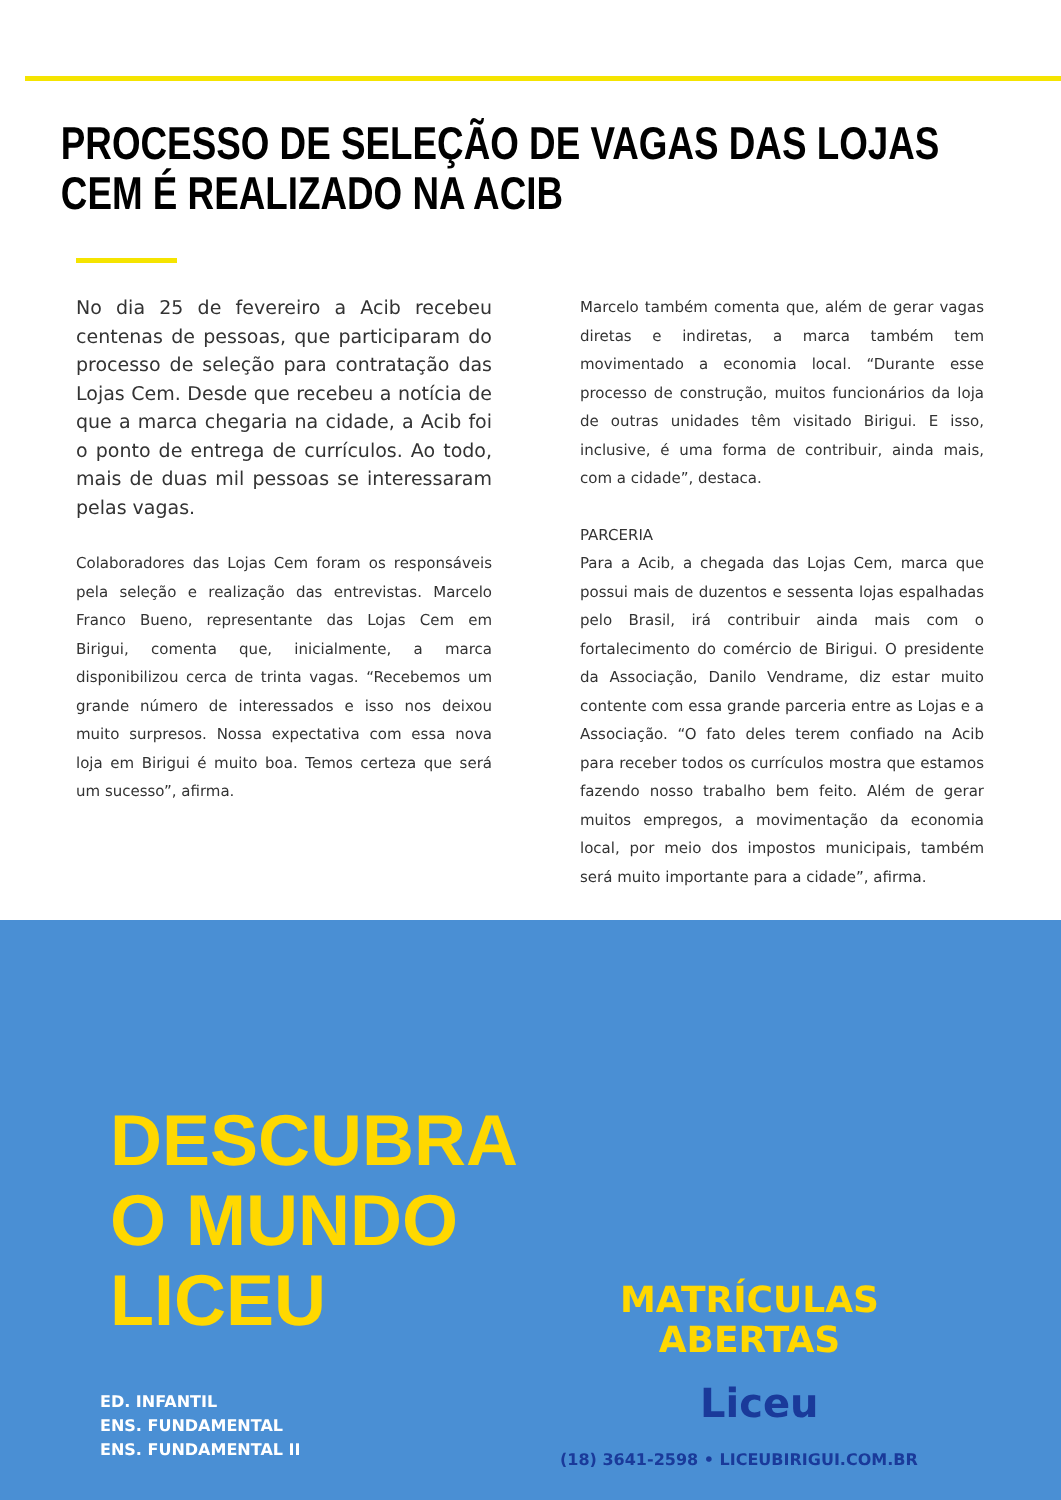PROCESSO DE SELEÇÃO DE VAGAS DAS LOJAS CEM É REALIZADO NA ACIB
No dia 25 de fevereiro a Acib recebeu centenas de pessoas, que participaram do processo de seleção para contratação das Lojas Cem. Desde que recebeu a notícia de que a marca chegaria na cidade, a Acib foi o ponto de entrega de currículos. Ao todo, mais de duas mil pessoas se interessaram pelas vagas.
Colaboradores das Lojas Cem foram os responsáveis pela seleção e realização das entrevistas. Marcelo Franco Bueno, representante das Lojas Cem em Birigui, comenta que, inicialmente, a marca disponibilizou cerca de trinta vagas. “Recebemos um grande número de interessados e isso nos deixou muito surpresos. Nossa expectativa com essa nova loja em Birigui é muito boa. Temos certeza que será um sucesso”, afirma.
Marcelo também comenta que, além de gerar vagas diretas e indiretas, a marca também tem movimentado a economia local. “Durante esse processo de construção, muitos funcionários da loja de outras unidades têm visitado Birigui. E isso, inclusive, é uma forma de contribuir, ainda mais, com a cidade”, destaca.
PARCERIA
Para a Acib, a chegada das Lojas Cem, marca que possui mais de duzentos e sessenta lojas espalhadas pelo Brasil, irá contribuir ainda mais com o fortalecimento do comércio de Birigui. O presidente da Associação, Danilo Vendrame, diz estar muito contente com essa grande parceria entre as Lojas e a Associação. “O fato deles terem confiado na Acib para receber todos os currículos mostra que estamos fazendo nosso trabalho bem feito. Além de gerar muitos empregos, a movimentação da economia local, por meio dos impostos municipais, também será muito importante para a cidade”, afirma.
DESCUBRA
O MUNDO
LICEU
ED. INFANTIL
ENS. FUNDAMENTAL
ENS. FUNDAMENTAL II
MATRÍCULAS
ABERTAS
Liceu
(18) 3641-2598 • LICEUBIRIGUI.COM.BR